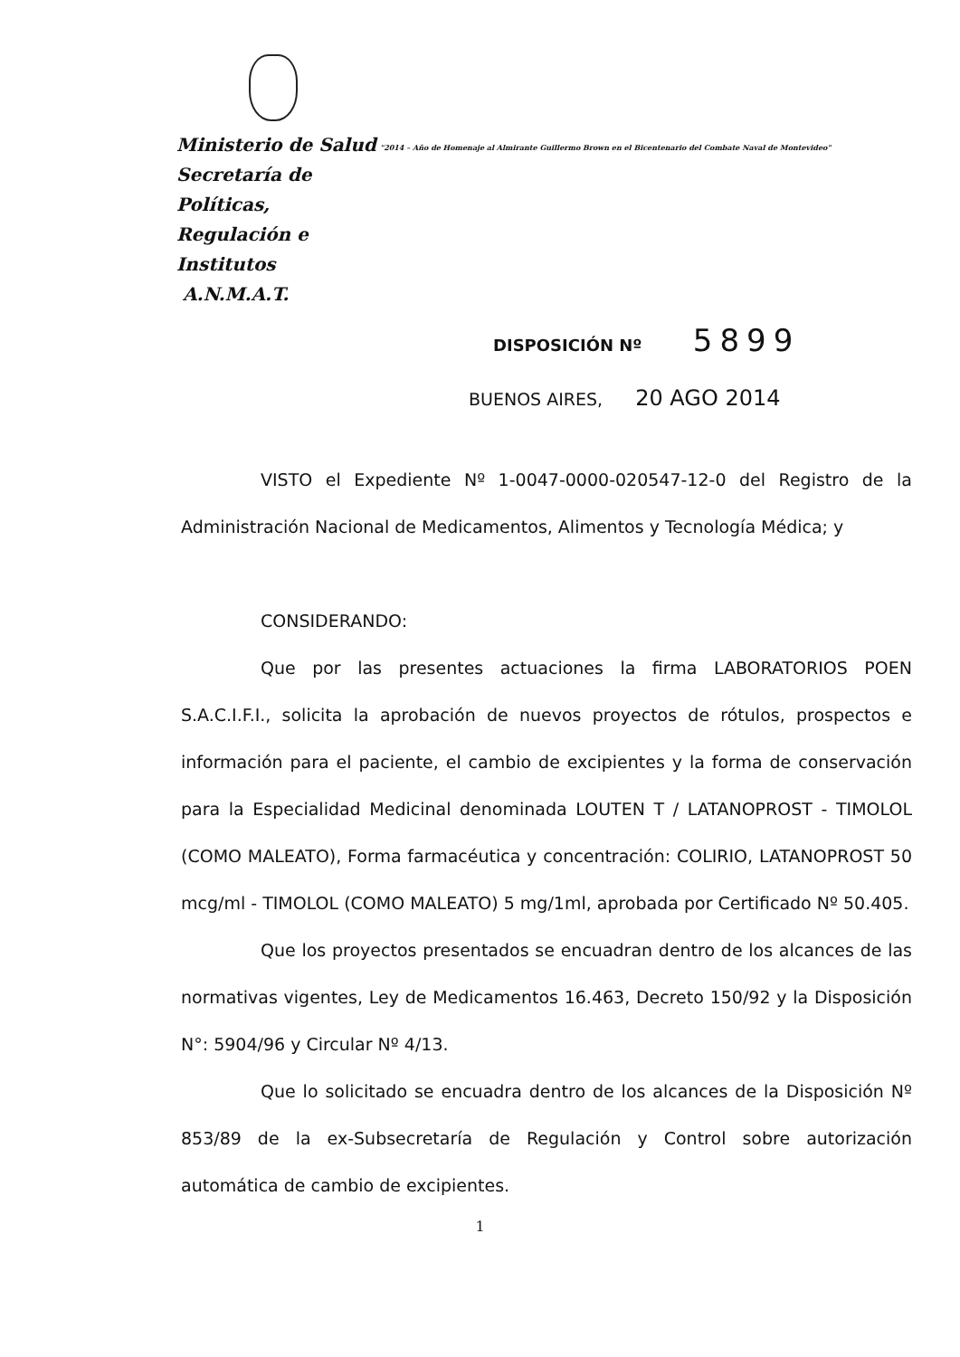Ministerio de Salud
Secretaría de Políticas,
Regulación e Institutos
A.N.M.A.T.
"2014 – Año de Homenaje al Almirante Guillermo Brown en el Bicentenario del Combate Naval de Montevideo"
DISPOSICIÓN Nº 5899
BUENOS AIRES, 20 AGO 2014
VISTO el Expediente Nº 1-0047-0000-020547-12-0 del Registro de la Administración Nacional de Medicamentos, Alimentos y Tecnología Médica; y
CONSIDERANDO:
Que por las presentes actuaciones la firma LABORATORIOS POEN S.A.C.I.F.I., solicita la aprobación de nuevos proyectos de rótulos, prospectos e información para el paciente, el cambio de excipientes y la forma de conservación para la Especialidad Medicinal denominada LOUTEN T / LATANOPROST - TIMOLOL (COMO MALEATO), Forma farmacéutica y concentración: COLIRIO, LATANOPROST 50 mcg/ml - TIMOLOL (COMO MALEATO) 5 mg/1ml, aprobada por Certificado Nº 50.405.
Que los proyectos presentados se encuadran dentro de los alcances de las normativas vigentes, Ley de Medicamentos 16.463, Decreto 150/92 y la Disposición N°: 5904/96 y Circular Nº 4/13.
Que lo solicitado se encuadra dentro de los alcances de la Disposición Nº 853/89 de la ex-Subsecretaría de Regulación y Control sobre autorización automática de cambio de excipientes.
1